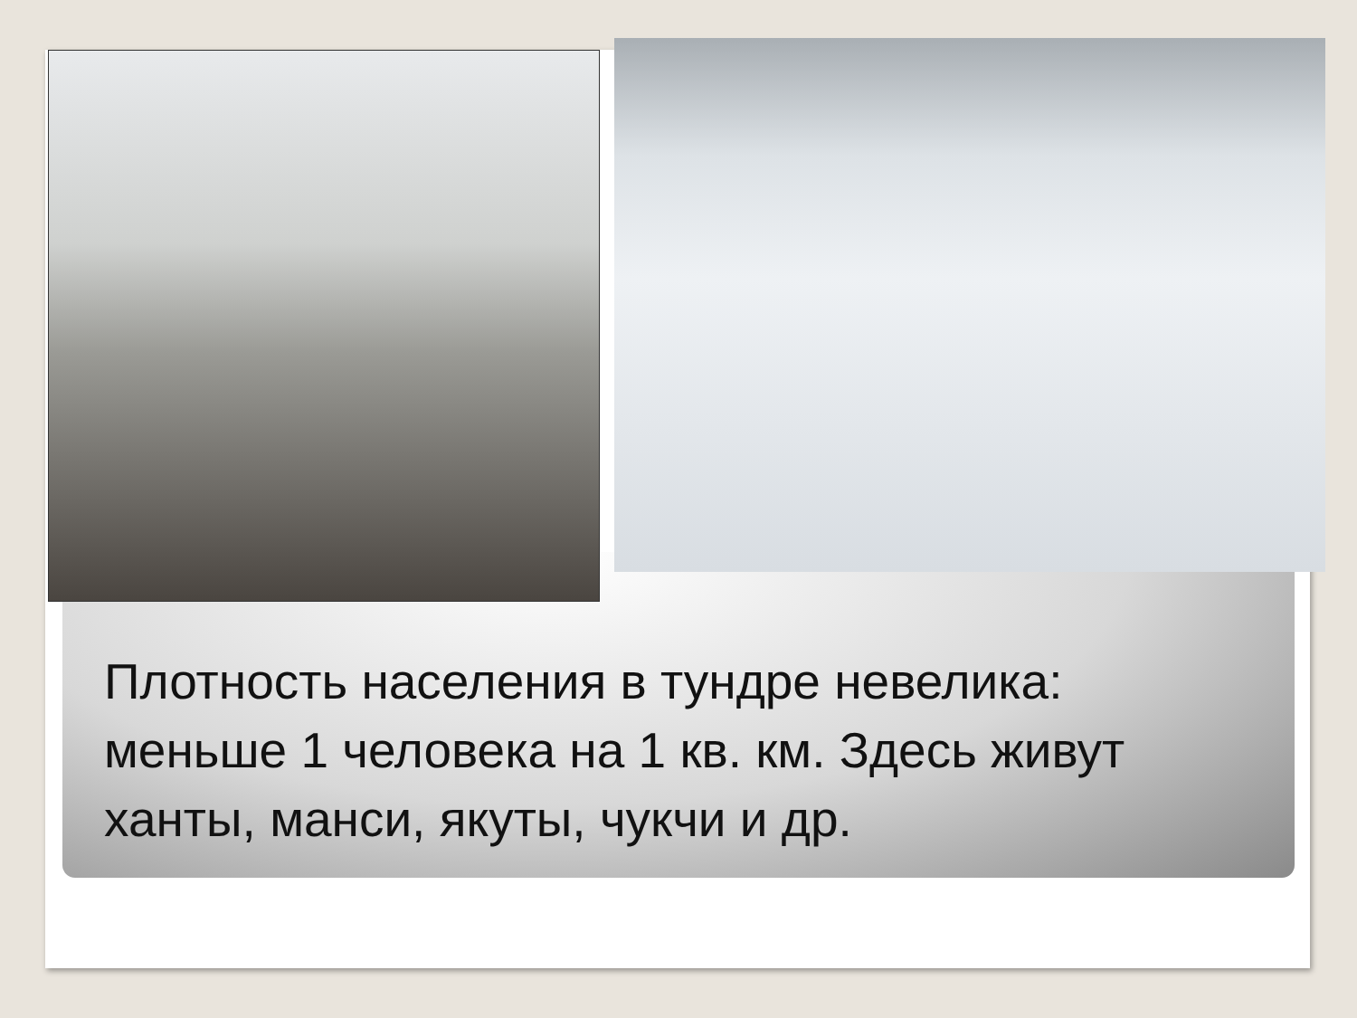Плотность населения в тундре невелика: меньше 1 человека на 1 кв. км. Здесь живут ханты, манси, якуты, чукчи и др.